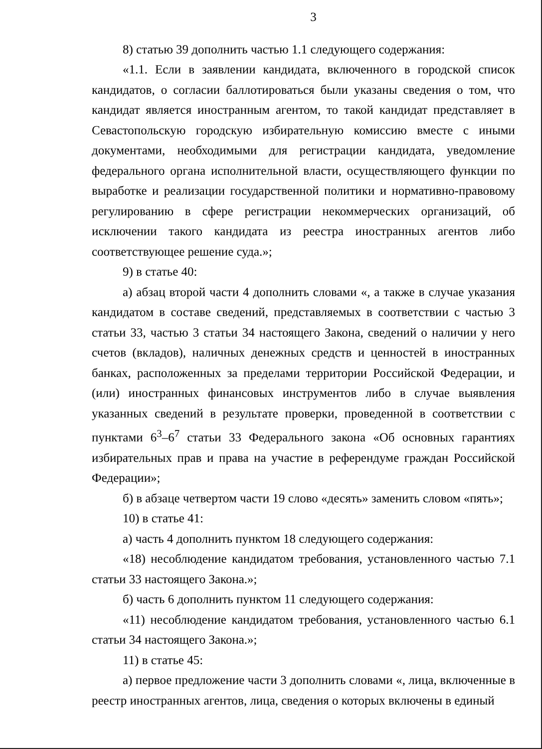3
8) статью 39 дополнить частью 1.1 следующего содержания:
«1.1. Если в заявлении кандидата, включенного в городской список кандидатов, о согласии баллотироваться были указаны сведения о том, что кандидат является иностранным агентом, то такой кандидат представляет в Севастопольскую городскую избирательную комиссию вместе с иными документами, необходимыми для регистрации кандидата, уведомление федерального органа исполнительной власти, осуществляющего функции по выработке и реализации государственной политики и нормативно-правовому регулированию в сфере регистрации некоммерческих организаций, об исключении такого кандидата из реестра иностранных агентов либо соответствующее решение суда.»;
9) в статье 40:
а) абзац второй части 4 дополнить словами «, а также в случае указания кандидатом в составе сведений, представляемых в соответствии с частью 3 статьи 33, частью 3 статьи 34 настоящего Закона, сведений о наличии у него счетов (вкладов), наличных денежных средств и ценностей в иностранных банках, расположенных за пределами территории Российской Федерации, и (или) иностранных финансовых инструментов либо в случае выявления указанных сведений в результате проверки, проведенной в соответствии с пунктами 6<sup>3</sup>–6<sup>7</sup> статьи 33 Федерального закона «Об основных гарантиях избирательных прав и права на участие в референдуме граждан Российской Федерации»;
б) в абзаце четвертом части 19 слово «десять» заменить словом «пять»;
10) в статье 41:
а) часть 4 дополнить пунктом 18 следующего содержания:
«18) несоблюдение кандидатом требования, установленного частью 7.1 статьи 33 настоящего Закона.»;
б) часть 6 дополнить пунктом 11 следующего содержания:
«11) несоблюдение кандидатом требования, установленного частью 6.1 статьи 34 настоящего Закона.»;
11) в статье 45:
а) первое предложение части 3 дополнить словами «, лица, включенные в реестр иностранных агентов, лица, сведения о которых включены в единый